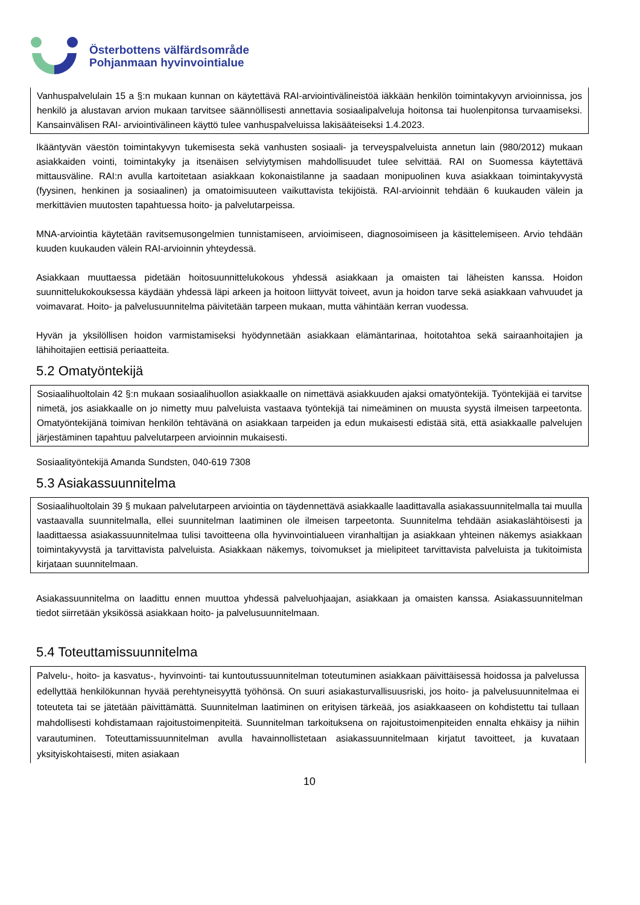Österbottens välfärdsområde
Pohjanmaan hyvinvointialue
Vanhuspalvelulain 15 a §:n mukaan kunnan on käytettävä RAI-arviointivälineistöä iäkkään henkilön toimintakyvyn arvioinnissa, jos henkilö ja alustavan arvion mukaan tarvitsee säännöllisesti annettavia sosiaalipalveluja hoitonsa tai huolenpitonsa turvaamiseksi. Kansainvälisen RAI- arviointivälineen käyttö tulee vanhuspalveluissa lakisääteiseksi 1.4.2023.
Ikääntyvän väestön toimintakyvyn tukemisesta sekä vanhusten sosiaali- ja terveyspalveluista annetun lain (980/2012) mukaan asiakkaiden vointi, toimintakyky ja itsenäisen selviytymisen mahdollisuudet tulee selvittää. RAI on Suomessa käytettävä mittausväline. RAI:n avulla kartoitetaan asiakkaan kokonaistilanne ja saadaan monipuolinen kuva asiakkaan toimintakyvystä (fyysinen, henkinen ja sosiaalinen) ja omatoimisuuteen vaikuttavista tekijöistä. RAI-arvioinnit tehdään 6 kuukauden välein ja merkittävien muutosten tapahtuessa hoito- ja palvelutarpeissa.
MNA-arviointia käytetään ravitsemusongelmien tunnistamiseen, arvioimiseen, diagnosoimiseen ja käsittelemiseen. Arvio tehdään kuuden kuukauden välein RAI-arvioinnin yhteydessä.
Asiakkaan muuttaessa pidetään hoitosuunnittelukokous yhdessä asiakkaan ja omaisten tai läheisten kanssa. Hoidon suunnittelukokouksessa käydään yhdessä läpi arkeen ja hoitoon liittyvät toiveet, avun ja hoidon tarve sekä asiakkaan vahvuudet ja voimavarat. Hoito- ja palvelusuunnitelma päivitetään tarpeen mukaan, mutta vähintään kerran vuodessa.
Hyvän ja yksilöllisen hoidon varmistamiseksi hyödynnetään asiakkaan elämäntarinaa, hoitotahtoa sekä sairaanhoitajien ja lähihoitajien eettisiä periaatteita.
5.2 Omatyöntekijä
Sosiaalihuoltolain 42 §:n mukaan sosiaalihuollon asiakkaalle on nimettävä asiakkuuden ajaksi omatyöntekijä. Työntekijää ei tarvitse nimetä, jos asiakkaalle on jo nimetty muu palveluista vastaava työntekijä tai nimeäminen on muusta syystä ilmeisen tarpeetonta. Omatyöntekijänä toimivan henkilön tehtävänä on asiakkaan tarpeiden ja edun mukaisesti edistää sitä, että asiakkaalle palvelujen järjestäminen tapahtuu palvelutarpeen arvioinnin mukaisesti.
Sosiaalityöntekijä Amanda Sundsten, 040-619 7308
5.3 Asiakassuunnitelma
Sosiaalihuoltolain 39 § mukaan palvelutarpeen arviointia on täydennettävä asiakkaalle laadittavalla asiakassuunnitelmalla tai muulla vastaavalla suunnitelmalla, ellei suunnitelman laatiminen ole ilmeisen tarpeetonta. Suunnitelma tehdään asiakaslähtöisesti ja laadittaessa asiakassuunnitelmaa tulisi tavoitteena olla hyvinvointialueen viranhaltijan ja asiakkaan yhteinen näkemys asiakkaan toimintakyvystä ja tarvittavista palveluista. Asiakkaan näkemys, toivomukset ja mielipiteet tarvittavista palveluista ja tukitoimista kirjataan suunnitelmaan.
Asiakassuunnitelma on laadittu ennen muuttoa yhdessä palveluohjaajan, asiakkaan ja omaisten kanssa. Asiakassuunnitelman tiedot siirretään yksikössä asiakkaan hoito- ja palvelusuunnitelmaan.
5.4 Toteuttamissuunnitelma
Palvelu-, hoito- ja kasvatus-, hyvinvointi- tai kuntoutussuunnitelman toteutuminen asiakkaan päivittäisessä hoidossa ja palvelussa edellyttää henkilökunnan hyvää perehtyneisyyttä työhönsä. On suuri asiakasturvallisuusriski, jos hoito- ja palvelusuunnitelmaa ei toteuteta tai se jätetään päivittämättä. Suunnitelman laatiminen on erityisen tärkeää, jos asiakkaaseen on kohdistettu tai tullaan mahdollisesti kohdistamaan rajoitustoimenpiteitä. Suunnitelman tarkoituksena on rajoitustoimenpiteiden ennalta ehkäisy ja niihin varautuminen. Toteuttamissuunnitelman avulla havainnollistetaan asiakassuunnitelmaan kirjatut tavoitteet, ja kuvataan yksityiskohtaisesti, miten asiakaan
10